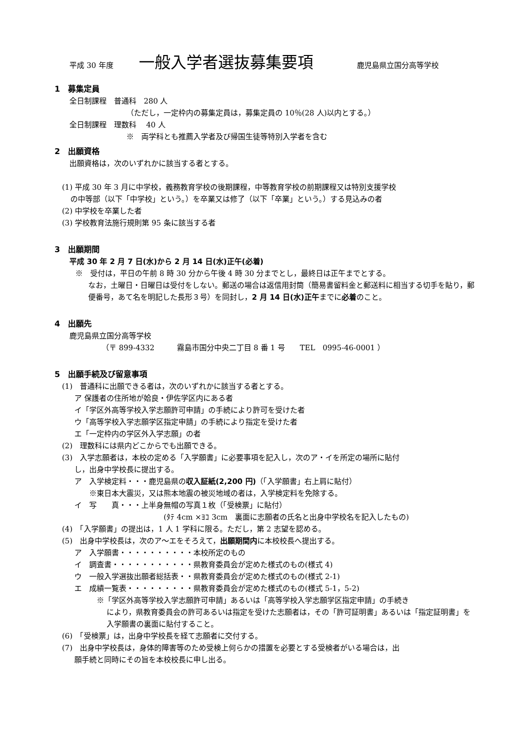平成 30 年度 一般入学者選抜募集要項 鹿児島県立国分高等学校
1　募集定員
全日制課程　普通科　280 人
（ただし，一定枠内の募集定員は，募集定員の 10％(28 人)以内とする。）
全日制課程　理数科　 40 人
※　両学科とも推薦入学者及び帰国生徒等特別入学者を含む
2　出願資格
出願資格は，次のいずれかに該当する者とする。
(1) 平成 30 年 3 月に中学校，義務教育学校の後期課程，中等教育学校の前期課程又は特別支援学校
の中等部（以下「中学校」という。）を卒業又は修了（以下「卒業」という。）する見込みの者
(2) 中学校を卒業した者
(3) 学校教育法施行規則第 95 条に該当する者
3　出願期間
平成 30 年 2 月 7 日(水)から 2 月 14 日(水)正午(必着)
※　受付は，平日の午前 8 時 30 分から午後 4 時 30 分までとし，最終日は正午までとする。
なお，土曜日・日曜日は受付をしない。郵送の場合は返信用封筒（簡易書留料金と郵送料に相当する切手を貼り，郵便番号，あて名を明記した長形３号）を同封し，2 月 14 日(水)正午までに必着のこと。
4　出願先
鹿児島県立国分高等学校
（〒 899-4332　　　霧島市国分中央二丁目 8 番 1 号　　TEL　0995-46-0001 ）
5　出願手続及び留意事項
(1)　普通科に出願できる者は，次のいずれかに該当する者とする。
ア 保護者の住所地が姶良・伊佐学区内にある者
イ「学区外高等学校入学志願許可申請」の手続により許可を受けた者
ウ「高等学校入学志願学区指定申請」の手続により指定を受けた者
エ「一定枠内の学区外入学志願」の者
(2)　理数科には県内どこからでも出願できる。
(3)　入学志願者は，本校の定める「入学願書」に必要事項を記入し，次のア・イを所定の場所に貼付
し，出身中学校長に提出する。
ア　入学検定料・・・鹿児島県の収入証紙(2,200 円)（「入学願書」右上肩に貼付）
※東日本大震災，又は熊本地震の被災地域の者は，入学検定料を免除する。
イ　写　　真・・・上半身無帽の写真１枚（「受検票」に貼付）
(ﾀﾃ 4cm ×ﾖｺ 3cm　裏面に志願者の氏名と出身中学校名を記入したもの)
(4)　「入学願書」の提出は，1 人 1 学科に限る。ただし，第 2 志望を認める。
(5)　出身中学校長は，次のア～エをそろえて，出願期間内に本校校長へ提出する。
ア　入学願書・・・・・・・・・・本校所定のもの
イ　調査書・・・・・・・・・・・県教育委員会が定めた様式のもの(様式 4)
ウ　一般入学選抜出願者総括表・・県教育委員会が定めた様式のもの(様式 2-1)
エ　成績一覧表・・・・・・・・・県教育委員会が定めた様式のもの(様式 5-1，5-2)
※「学区外高等学校入学志願許可申請」あるいは「高等学校入学志願学区指定申請」の手続き
により，県教育委員会の許可あるいは指定を受けた志願者は，その「許可証明書」あるいは「指定証明書」を入学願書の裏面に貼付すること。
(6)　「受検票」は，出身中学校長を経て志願者に交付する。
(7)　出身中学校長は，身体的障害等のため受検上何らかの措置を必要とする受検者がいる場合は，出
願手続と同時にその旨を本校校長に申し出る。